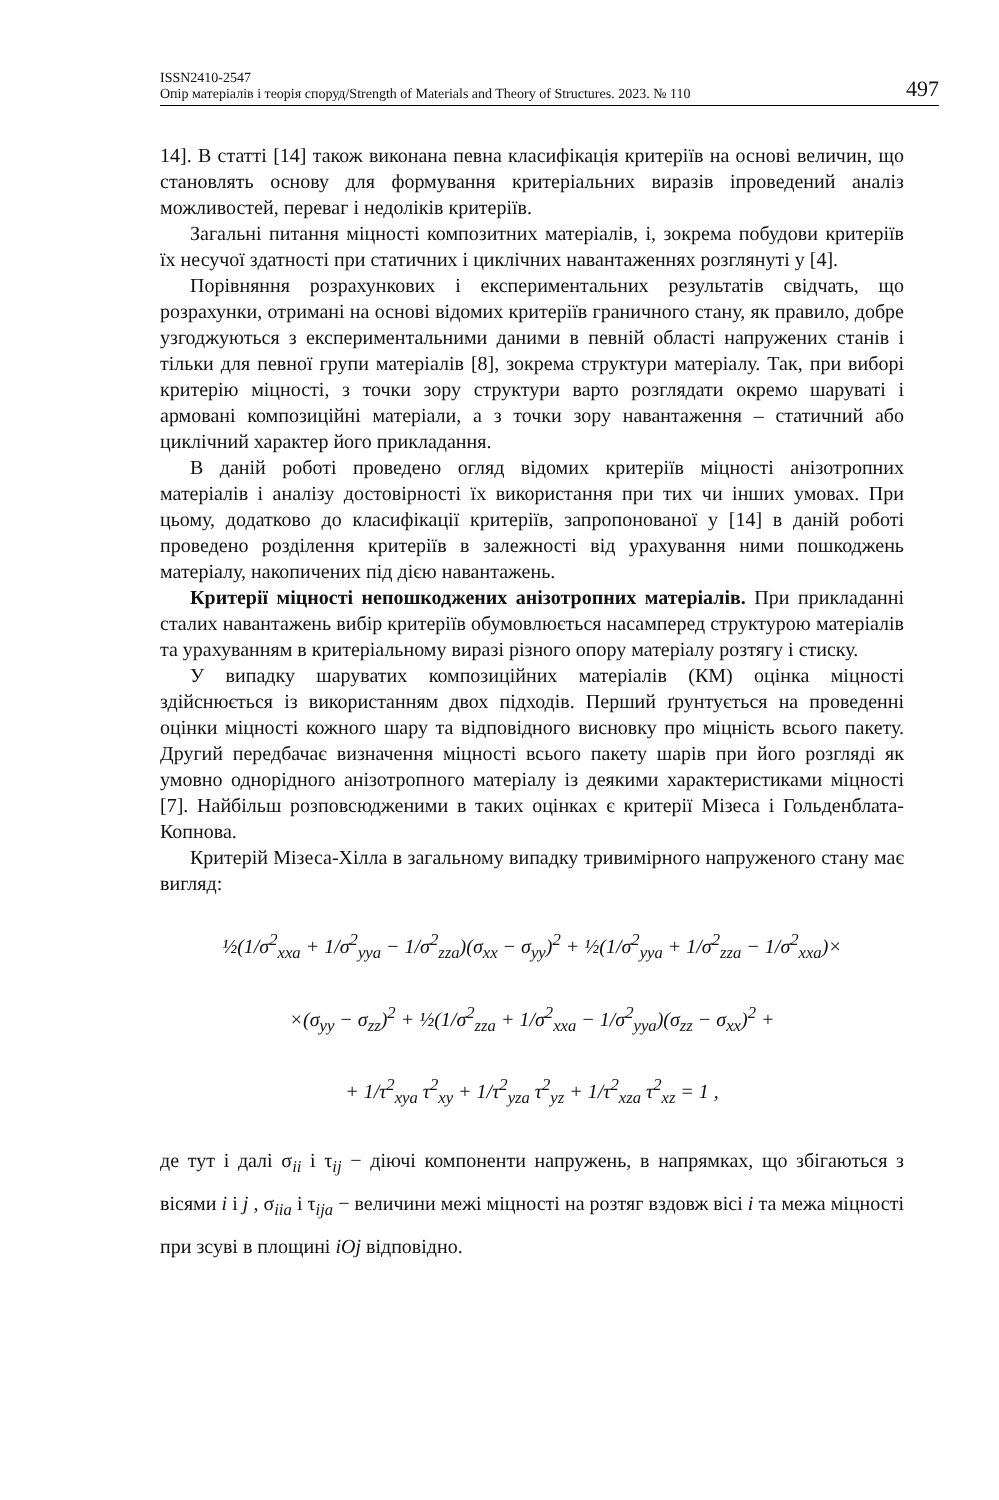ISSN2410-2547
Опір матеріалів і теорія споруд/Strength of Materials and Theory of Structures. 2023. № 110
497
14]. В статті [14] також виконана певна класифікація критеріїв на основі величин, що становлять основу для формування критеріальних виразів іпроведений аналіз можливостей, переваг і недоліків критеріїв.
Загальні питання міцності композитних матеріалів, і, зокрема побудови критеріїв їх несучої здатності при статичних і циклічних навантаженнях розглянуті у [4].
Порівняння розрахункових і експериментальних результатів свідчать, що розрахунки, отримані на основі відомих критеріїв граничного стану, як правило, добре узгоджуються з експериментальними даними в певній області напружених станів і тільки для певної групи матеріалів [8], зокрема структури матеріалу. Так, при виборі критерію міцності, з точки зору структури варто розглядати окремо шаруваті і армовані композиційні матеріали, а з точки зору навантаження – статичний або циклічний характер його прикладання.
В даній роботі проведено огляд відомих критеріїв міцності анізотропних матеріалів і аналізу достовірності їх використання при тих чи інших умовах. При цьому, додатково до класифікації критеріїв, запропонованої у [14] в даній роботі проведено розділення критеріїв в залежності від урахування ними пошкоджень матеріалу, накопичених під дією навантажень.
Критерії міцності непошкоджених анізотропних матеріалів. При прикладанні сталих навантажень вибір критеріїв обумовлюється насамперед структурою матеріалів та урахуванням в критеріальному виразі різного опору матеріалу розтягу і стиску.
У випадку шаруватих композиційних матеріалів (КМ) оцінка міцності здійснюється із використанням двох підходів. Перший ґрунтується на проведенні оцінки міцності кожного шару та відповідного висновку про міцність всього пакету. Другий передбачає визначення міцності всього пакету шарів при його розгляді як умовно однорідного анізотропного матеріалу із деякими характеристиками міцності [7]. Найбільш розповсюдженими в таких оцінках є критерії Мізеса і Гольденблата-Копнова.
Критерій Мізеса-Хілла в загальному випадку тривимірного напруженого стану має вигляд:
½(1/σ<sup>2</sup><sub>xxa</sub> + 1/σ<sup>2</sup><sub>yya</sub> − 1/σ<sup>2</sup><sub>zza</sub>)(σ<sub>xx</sub> − σ<sub>yy</sub>)<sup>2</sup> + ½(1/σ<sup>2</sup><sub>yya</sub> + 1/σ<sup>2</sup><sub>zza</sub> − 1/σ<sup>2</sup><sub>xxa</sub>)×
×(σ<sub>yy</sub> − σ<sub>zz</sub>)<sup>2</sup> + ½(1/σ<sup>2</sup><sub>zza</sub> + 1/σ<sup>2</sup><sub>xxa</sub> − 1/σ<sup>2</sup><sub>yya</sub>)(σ<sub>zz</sub> − σ<sub>xx</sub>)<sup>2</sup> +
+ 1/τ<sup>2</sup><sub>xya</sub> τ<sup>2</sup><sub>xy</sub> + 1/τ<sup>2</sup><sub>yza</sub> τ<sup>2</sup><sub>yz</sub> + 1/τ<sup>2</sup><sub>xza</sub> τ<sup>2</sup><sub>xz</sub> = 1 ,
де тут і далі σ<sub>ii</sub> і τ<sub>ij</sub> − діючі компоненти напружень, в напрямках, що збігаються з вісями i і j , σ<sub>iia</sub> і τ<sub>ija</sub> − величини межі міцності на розтяг вздовж вісі i та межа міцності при зсуві в площині iOj відповідно.